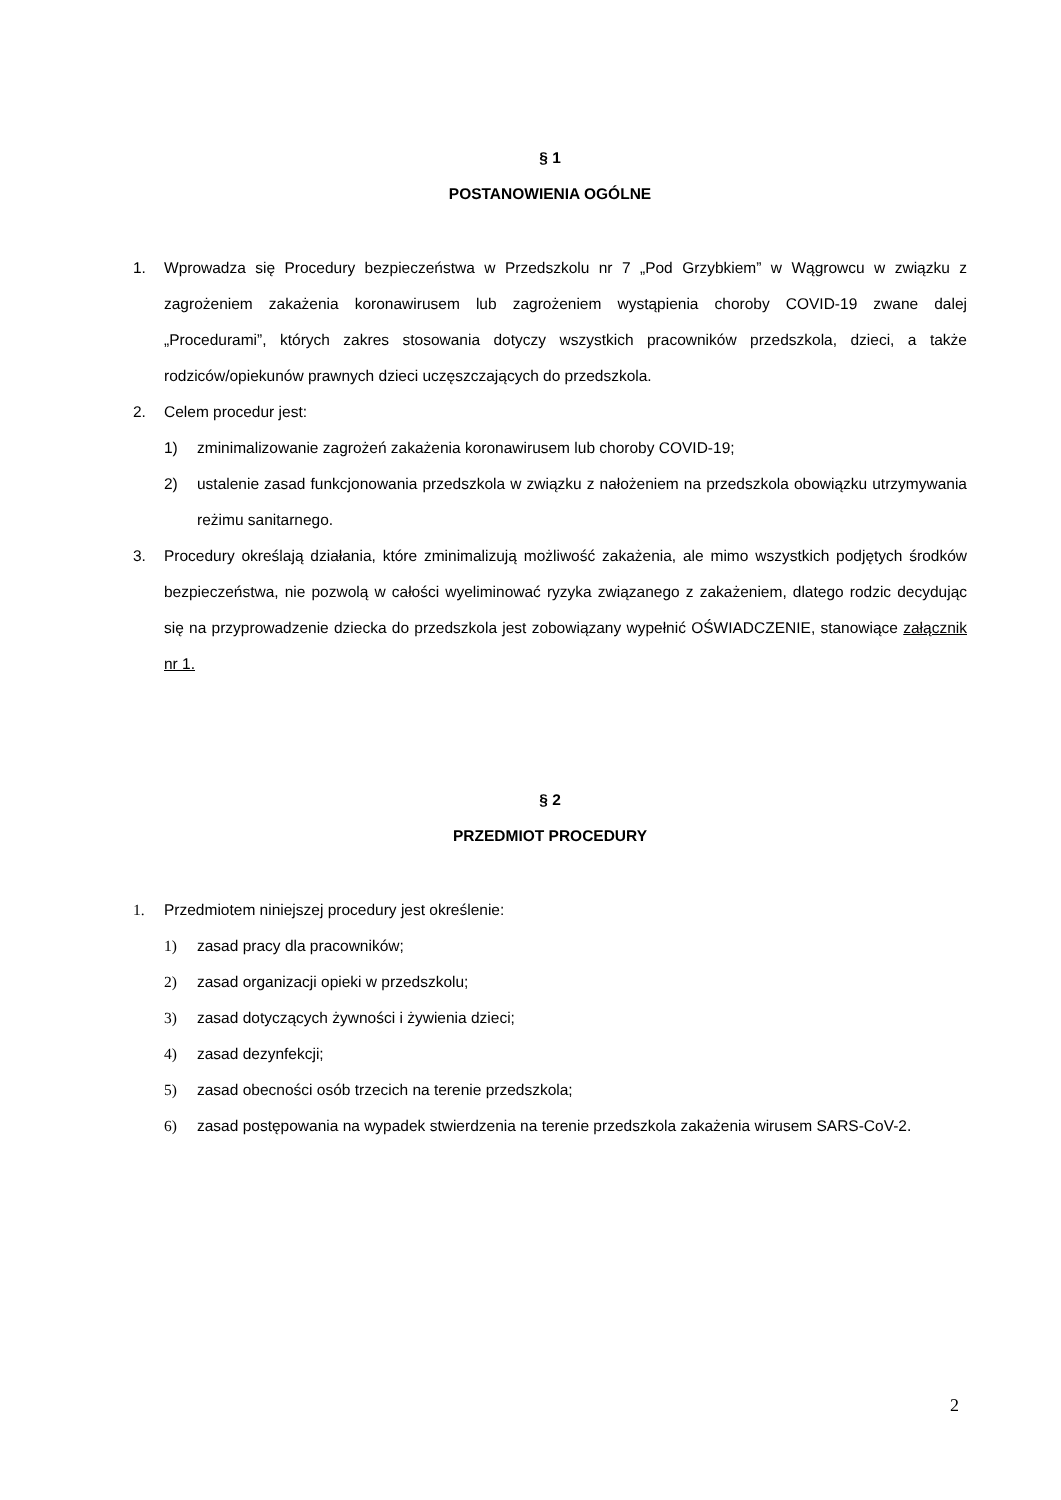§ 1
POSTANOWIENIA OGÓLNE
1. Wprowadza się Procedury bezpieczeństwa w Przedszkolu nr 7 „Pod Grzybkiem” w Wągrowcu w związku z zagrożeniem zakażenia koronawirusem lub zagrożeniem wystąpienia choroby COVID-19 zwane dalej „Procedurami”, których zakres stosowania dotyczy wszystkich pracowników przedszkola, dzieci, a także rodziców/opiekunów prawnych dzieci uczęszczających do przedszkola.
2. Celem procedur jest:
1) zminimalizowanie zagrożeń zakażenia koronawirusem lub choroby COVID-19;
2) ustalenie zasad funkcjonowania przedszkola w związku z nałożeniem na przedszkola obowiązku utrzymywania reżimu sanitarnego.
3. Procedury określają działania, które zminimalizują możliwość zakażenia, ale mimo wszystkich podjętych środków bezpieczeństwa, nie pozwolą w całości wyeliminować ryzyka związanego z zakażeniem, dlatego rodzic decydując się na przyprowadzenie dziecka do przedszkola jest zobowiązany wypełnić OŚWIADCZENIE, stanowiące załącznik nr 1.
§ 2
PRZEDMIOT PROCEDURY
1. Przedmiotem niniejszej procedury jest określenie:
1) zasad pracy dla pracowników;
2) zasad organizacji opieki w przedszkolu;
3) zasad dotyczących żywności i żywienia dzieci;
4) zasad dezynfekcji;
5) zasad obecności osób trzecich na terenie przedszkola;
6) zasad postępowania na wypadek stwierdzenia na terenie przedszkola zakażenia wirusem SARS-CoV-2.
2